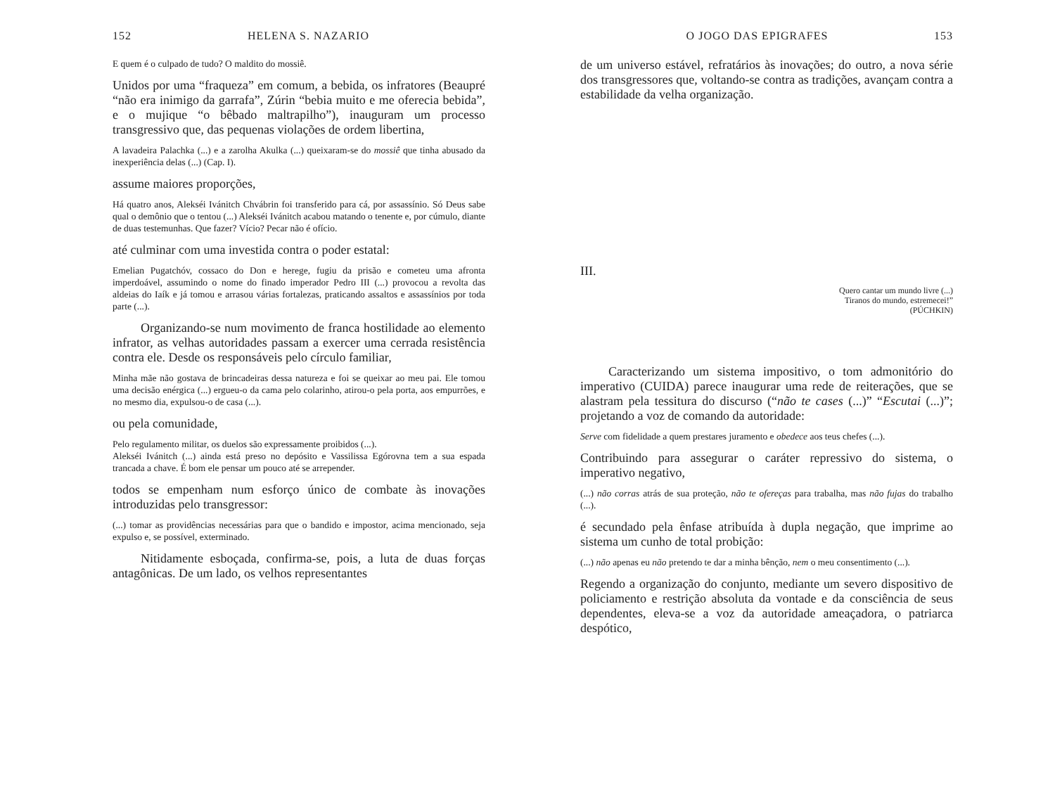152 HELENA S. NAZARIO
E quem é o culpado de tudo? O maldito do mossiê.
Unidos por uma “fraqueza” em comum, a bebida, os infratores (Beaupré “não era inimigo da garrafa”, Zúrin “bebia muito e me oferecia bebida”, e o mujique “o bêbado maltrapilho”), inauguram um processo transgressivo que, das pequenas violações de ordem libertina,
A lavadeira Palachka (...) e a zarolha Akulka (...) queixaram-se do mossiê que tinha abusado da inexperiência delas (...) (Cap. I).
assume maiores proporções,
Há quatro anos, Alekséi Ivánitch Chvábrin foi transferido para cá, por assassínio. Só Deus sabe qual o demônio que o tentou (...) Alekséi Ivánitch acabou matando o tenente e, por cúmulo, diante de duas testemunhas. Que fazer? Vício? Pecar não é ofício.
até culminar com uma investida contra o poder estatal:
Emelian Pugatchóv, cossaco do Don e herege, fugiu da prisão e cometeu uma afronta imperdoável, assumindo o nome do finado imperador Pedro III (...) provocou a revolta das aldeias do Iaík e já tomou e arrasou várias fortalezas, praticando assaltos e assassínios por toda parte (...).
Organizando-se num movimento de franca hostilidade ao elemento infrator, as velhas autoridades passam a exercer uma cerrada resistência contra ele. Desde os responsáveis pelo círculo familiar,
Minha mãe não gostava de brincadeiras dessa natureza e foi se queixar ao meu pai. Ele tomou uma decisão enérgica (...) ergueu-o da cama pelo colarinho, atirou-o pela porta, aos empurrões, e no mesmo dia, expulsou-o de casa (...).
ou pela comunidade,
Pelo regulamento militar, os duelos são expressamente proibidos (...).
Alekséi Ivánitch (...) ainda está preso no depósito e Vassilissa Egórovna tem a sua espada trancada a chave. É bom ele pensar um pouco até se arrepender.
todos se empenham num esforço único de combate às inovações introduzidas pelo transgressor:
(...) tomar as providências necessárias para que o bandido e impostor, acima mencionado, seja expulso e, se possível, exterminado.
Nitidamente esboçada, confirma-se, pois, a luta de duas forças antagônicas. De um lado, os velhos representantes
O JOGO DAS EPIGRAFES 153
de um universo estável, refratários às inovações; do outro, a nova série dos transgressores que, voltando-se contra as tradições, avançam contra a estabilidade da velha organização.
III.
Quero cantar um mundo livre (...)
Tiranos do mundo, estremecei!”
(PÚCHKIN)
Caracterizando um sistema impositivo, o tom admonitório do imperativo (CUIDA) parece inaugurar uma rede de reiterações, que se alastram pela tessitura do discurso (“não te cases (...)” “Escutai (...)”; projetando a voz de comando da autoridade:
Serve com fidelidade a quem prestares juramento e obedece aos teus chefes (...).
Contribuindo para assegurar o caráter repressivo do sistema, o imperativo negativo,
(...) não corras atrás de sua proteção, não te ofereças para trabalha, mas não fujas do trabalho (...).
é secundado pela ênfase atribuída à dupla negação, que imprime ao sistema um cunho de total probição:
(...) não apenas eu não pretendo te dar a minha bênção, nem o meu consentimento (...).
Regendo a organização do conjunto, mediante um severo dispositivo de policiamento e restrição absoluta da vontade e da consciência de seus dependentes, eleva-se a voz da autoridade ameaçadora, o patriarca despótico,